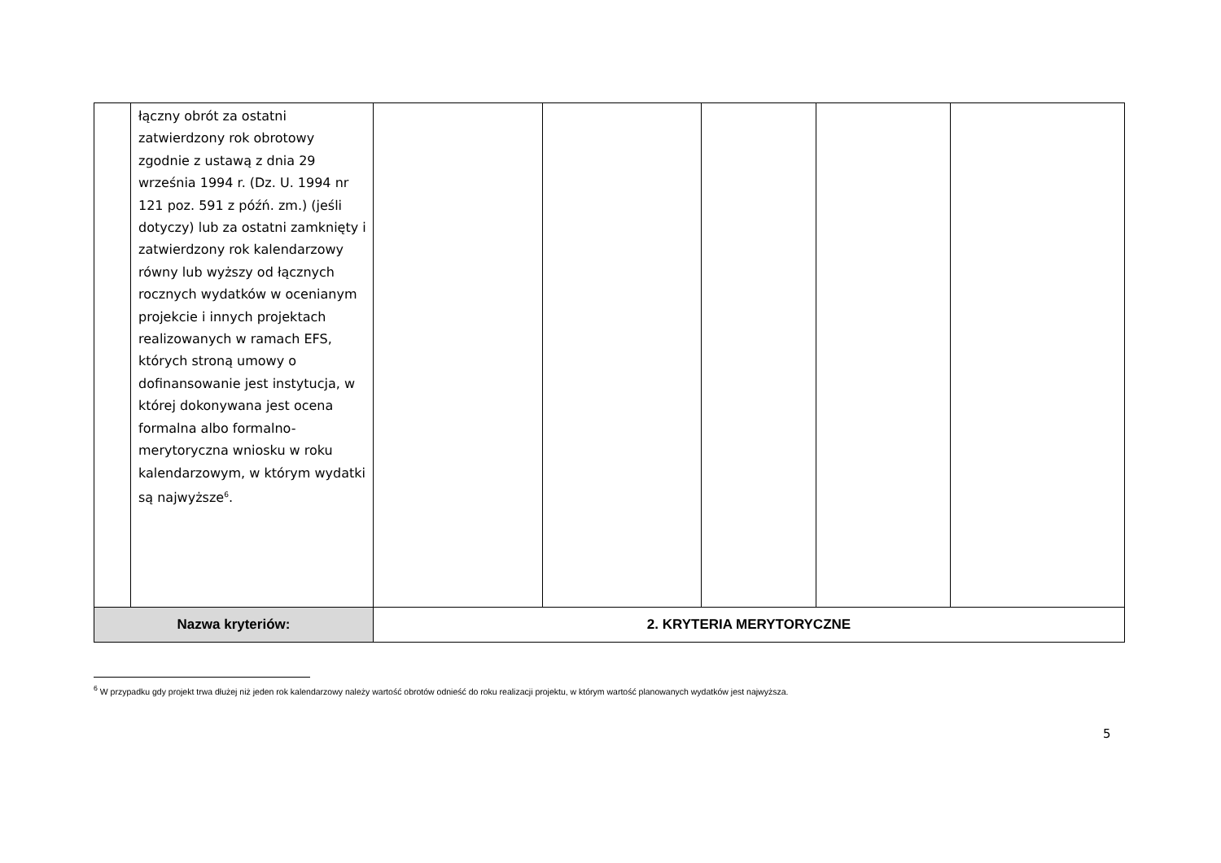| | łączny obrót za ostatni zatwierdzony rok obrotowy zgodnie z ustawą z dnia 29 września 1994 r. (Dz. U. 1994 nr 121 poz. 591 z późń. zm.) (jeśli dotyczy) lub za ostatni zamknięty i zatwierdzony rok kalendarzowy równy lub wyższy od łącznych rocznych wydatków w ocenianym projekcie i innych projektach realizowanych w ramach EFS, których stroną umowy o dofinansowanie jest instytucja, w której dokonywana jest ocena formalna albo formalno-merytoryczna wniosku w roku kalendarzowym, w którym wydatki są najwyższe<sup>6</sup>. | | | | | |
| Nazwa kryteriów: | | 2. KRYTERIA MERYTORYCZNE | | | | |
<sup>6</sup> W przypadku gdy projekt trwa dłużej niż jeden rok kalendarzowy należy wartość obrotów odnieść do roku realizacji projektu, w którym wartość planowanych wydatków jest najwyższa.
5